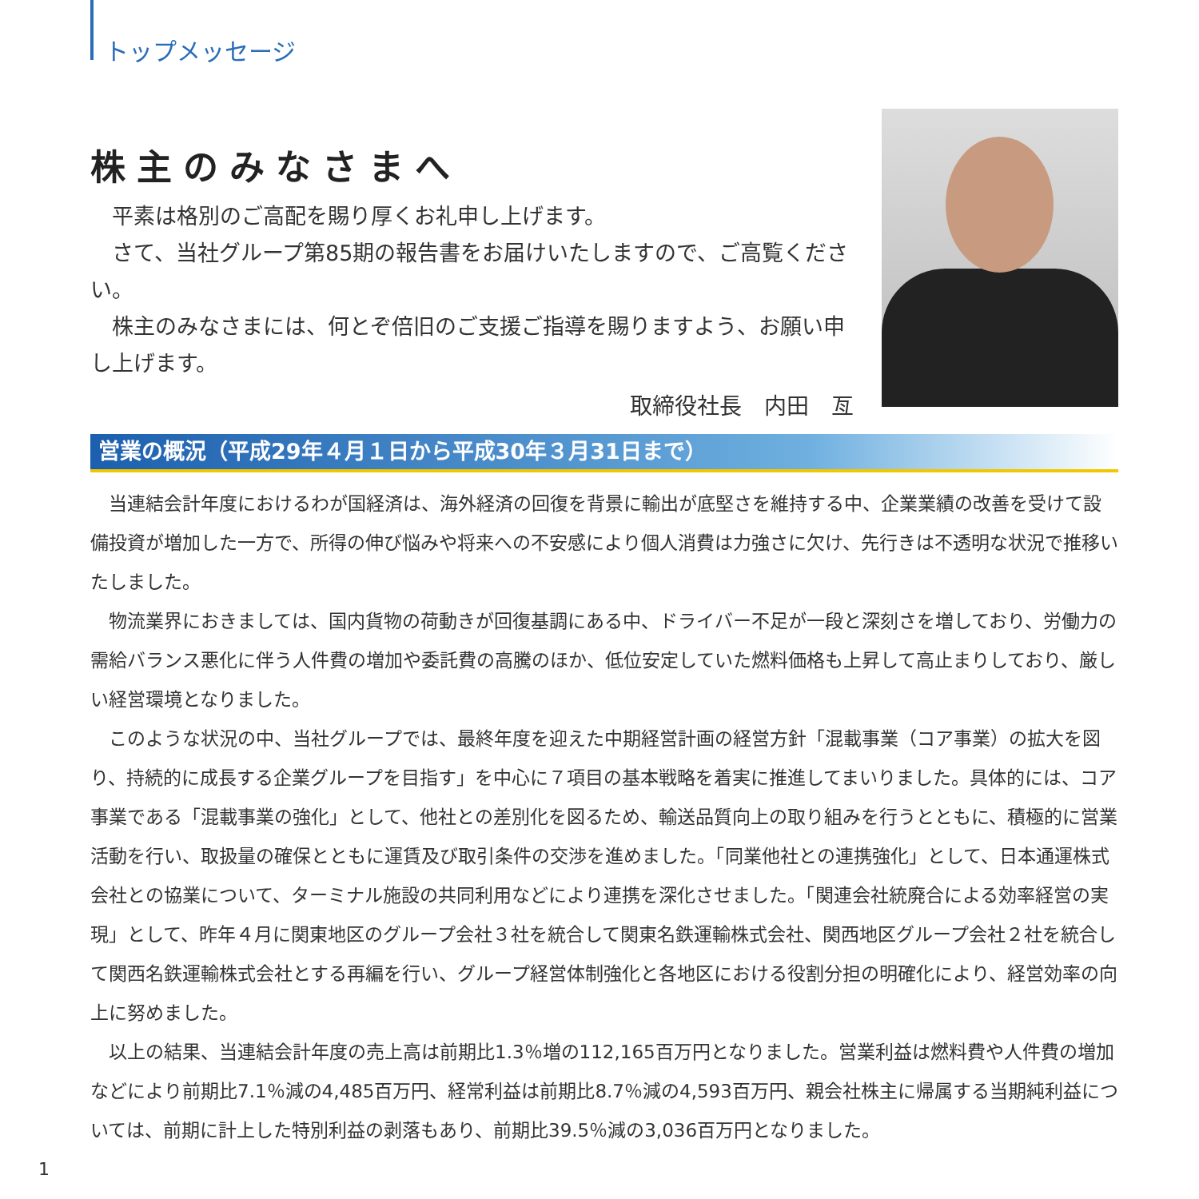トップメッセージ
株主のみなさまへ
平素は格別のご高配を賜り厚くお礼申し上げます。
さて、当社グループ第85期の報告書をお届けいたしますので、ご高覧ください。
株主のみなさまには、何とぞ倍旧のご支援ご指導を賜りますよう、お願い申し上げます。
取締役社長　内田　亙
営業の概況（平成29年４月１日から平成30年３月31日まで）
当連結会計年度におけるわが国経済は、海外経済の回復を背景に輸出が底堅さを維持する中、企業業績の改善を受けて設備投資が増加した一方で、所得の伸び悩みや将来への不安感により個人消費は力強さに欠け、先行きは不透明な状況で推移いたしました。
物流業界におきましては、国内貨物の荷動きが回復基調にある中、ドライバー不足が一段と深刻さを増しており、労働力の需給バランス悪化に伴う人件費の増加や委託費の高騰のほか、低位安定していた燃料価格も上昇して高止まりしており、厳しい経営環境となりました。
このような状況の中、当社グループでは、最終年度を迎えた中期経営計画の経営方針「混載事業（コア事業）の拡大を図り、持続的に成長する企業グループを目指す」を中心に７項目の基本戦略を着実に推進してまいりました。具体的には、コア事業である「混載事業の強化」として、他社との差別化を図るため、輸送品質向上の取り組みを行うとともに、積極的に営業活動を行い、取扱量の確保とともに運賃及び取引条件の交渉を進めました。「同業他社との連携強化」として、日本通運株式会社との協業について、ターミナル施設の共同利用などにより連携を深化させました。「関連会社統廃合による効率経営の実現」として、昨年４月に関東地区のグループ会社３社を統合して関東名鉄運輸株式会社、関西地区グループ会社２社を統合して関西名鉄運輸株式会社とする再編を行い、グループ経営体制強化と各地区における役割分担の明確化により、経営効率の向上に努めました。
以上の結果、当連結会計年度の売上高は前期比1.3％増の112,165百万円となりました。営業利益は燃料費や人件費の増加などにより前期比7.1％減の4,485百万円、経常利益は前期比8.7％減の4,593百万円、親会社株主に帰属する当期純利益については、前期に計上した特別利益の剥落もあり、前期比39.5％減の3,036百万円となりました。
1